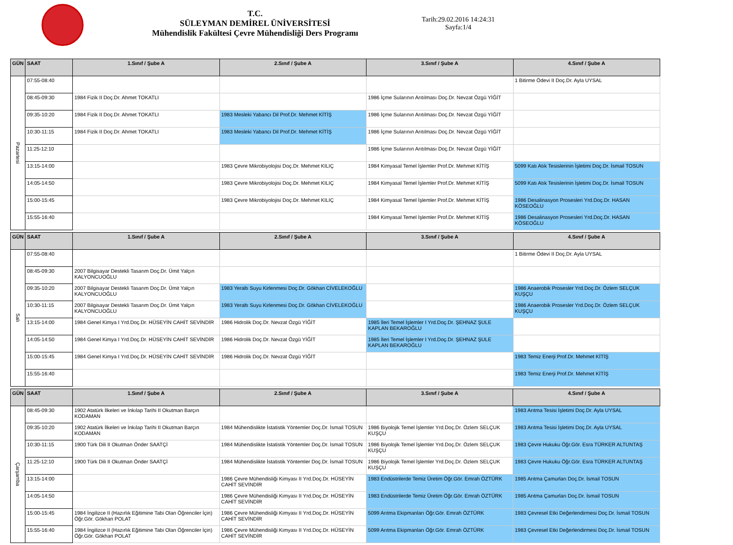T.C.
SÜLEYMAN DEMİREL ÜNİVERSİTESİ
Mühendislik Fakültesi Çevre Mühendisliği Ders Programı
Tarih:29.02.2016 14:24:31
Sayfa:1/4
| GÜN | SAAT | 1.Sınıf / Şube A | 2.Sınıf / Şube A | 3.Sınıf / Şube A | 4.Sınıf / Şube A |
| --- | --- | --- | --- | --- | --- |
| Pazartesi | 07:55-08:40 | | | | 1 Bitirme Ödevi II Doç.Dr. Ayla UYSAL |
| | 08:45-09:30 | 1984 Fizik II Doç.Dr. Ahmet TOKATLI | | 1986 İçme Sularının Arıtılması Doç.Dr. Nevzat Özgü YİĞİT | |
| | 09:35-10:20 | 1984 Fizik II Doç.Dr. Ahmet TOKATLI | 1983 Mesleki Yabancı Dil Prof.Dr. Mehmet KİTİŞ | 1986 İçme Sularının Arıtılması Doç.Dr. Nevzat Özgü YİĞİT | |
| | 10:30-11:15 | 1984 Fizik II Doç.Dr. Ahmet TOKATLI | 1983 Mesleki Yabancı Dil Prof.Dr. Mehmet KİTİŞ | 1986 İçme Sularının Arıtılması Doç.Dr. Nevzat Özgü YİĞİT | |
| | 11:25-12:10 | | | 1986 İçme Sularının Arıtılması Doç.Dr. Nevzat Özgü YİĞİT | |
| | 13:15-14:00 | | 1983 Çevre Mikrobiyolojisi Doç.Dr. Mehmet KILIÇ | 1984 Kimyasal Temel İşlemler Prof.Dr. Mehmet KİTİŞ | 5099 Katı Atık Tesislerinin İşletimi Doç.Dr. İsmail TOSUN |
| | 14:05-14:50 | | 1983 Çevre Mikrobiyolojisi Doç.Dr. Mehmet KILIÇ | 1984 Kimyasal Temel İşlemler Prof.Dr. Mehmet KİTİŞ | 5099 Katı Atık Tesislerinin İşletimi Doç.Dr. İsmail TOSUN |
| | 15:00-15:45 | | 1983 Çevre Mikrobiyolojisi Doç.Dr. Mehmet KILIÇ | 1984 Kimyasal Temel İşlemler Prof.Dr. Mehmet KİTİŞ | 1986 Desalinasyon Prosesleri Yrd.Doç.Dr. HASAN KÖSEOĞLU |
| | 15:55-16:40 | | | 1984 Kimyasal Temel İşlemler Prof.Dr. Mehmet KİTİŞ | 1986 Desalinasyon Prosesleri Yrd.Doç.Dr. HASAN KÖSEOĞLU |
| GÜN | SAAT | 1.Sınıf / Şube A | 2.Sınıf / Şube A | 3.Sınıf / Şube A | 4.Sınıf / Şube A |
| --- | --- | --- | --- | --- | --- |
| Salı | 07:55-08:40 | | | | 1 Bitirme Ödevi II Doç.Dr. Ayla UYSAL |
| | 08:45-09:30 | 2007 Bilgisayar Destekli Tasarım Doç.Dr. Ümit Yalçın KALYONCUOĞLU | | | |
| | 09:35-10:20 | 2007 Bilgisayar Destekli Tasarım Doç.Dr. Ümit Yalçın KALYONCUOĞLU | 1983 Yeraltı Suyu Kirlenmesi Doç.Dr. Gökhan CİVELEKOĞLU | | 1986 Anaerobik Prosesler Yrd.Doç.Dr. Özlem SELÇUK KUŞÇU |
| | 10:30-11:15 | 2007 Bilgisayar Destekli Tasarım Doç.Dr. Ümit Yalçın KALYONCUOĞLU | 1983 Yeraltı Suyu Kirlenmesi Doç.Dr. Gökhan CİVELEKOĞLU | | 1986 Anaerobik Prosesler Yrd.Doç.Dr. Özlem SELÇUK KUŞÇU |
| | 13:15-14:00 | 1984 Genel Kimya I Yrd.Doç.Dr. HÜSEYİN CAHİT SEVİNDİR | 1986 Hidrolik Doç.Dr. Nevzat Özgü YİĞİT | 1985 İleri Temel İşlemler I Yrd.Doç.Dr. ŞEHNAZ ŞULE KAPLAN BEKAROĞLU | |
| | 14:05-14:50 | 1984 Genel Kimya I Yrd.Doç.Dr. HÜSEYİN CAHİT SEVİNDİR | 1986 Hidrolik Doç.Dr. Nevzat Özgü YİĞİT | 1985 İleri Temel İşlemler I Yrd.Doç.Dr. ŞEHNAZ ŞULE KAPLAN BEKAROĞLU | |
| | 15:00-15:45 | 1984 Genel Kimya I Yrd.Doç.Dr. HÜSEYİN CAHİT SEVİNDİR | 1986 Hidrolik Doç.Dr. Nevzat Özgü YİĞİT | | 1983 Temiz Enerji Prof.Dr. Mehmet KİTİŞ |
| | 15:55-16:40 | | | | 1983 Temiz Enerji Prof.Dr. Mehmet KİTİŞ |
| GÜN | SAAT | 1.Sınıf / Şube A | 2.Sınıf / Şube A | 3.Sınıf / Şube A | 4.Sınıf / Şube A |
| --- | --- | --- | --- | --- | --- |
| Çarşamba | 08:45-09:30 | 1902 Atatürk İlkeleri ve İnkılap Tarihi II Okutman Barçın KODAMAN | | | 1983 Arıtma Tesisi İşletimi Doç.Dr. Ayla UYSAL |
| | 09:35-10:20 | 1902 Atatürk İlkeleri ve İnkılap Tarihi II Okutman Barçın KODAMAN | 1984 Mühendislikte İstatistik Yöntemler Doç.Dr. İsmail TOSUN | 1986 Biyolojik Temel İşlemler Yrd.Doç.Dr. Özlem SELÇUK KUŞÇU | 1983 Arıtma Tesisi İşletimi Doç.Dr. Ayla UYSAL |
| | 10:30-11:15 | 1900 Türk Dili II Okutman Önder SAATÇİ | 1984 Mühendislikte İstatistik Yöntemler Doç.Dr. İsmail TOSUN | 1986 Biyolojik Temel İşlemler Yrd.Doç.Dr. Özlem SELÇUK KUŞÇU | 1983 Çevre Hukuku Öğr.Gör. Esra TÜRKER ALTUNTAŞ |
| | 11:25-12:10 | 1900 Türk Dili II Okutman Önder SAATÇİ | 1984 Mühendislikte İstatistik Yöntemler Doç.Dr. İsmail TOSUN | 1986 Biyolojik Temel İşlemler Yrd.Doç.Dr. Özlem SELÇUK KUŞÇU | 1983 Çevre Hukuku Öğr.Gör. Esra TÜRKER ALTUNTAŞ |
| | 13:15-14:00 | | 1986 Çevre Mühendisliği Kimyası II Yrd.Doç.Dr. HÜSEYİN CAHİT SEVİNDİR | 1983 Endüstrilerde Temiz Üretim Öğr.Gör. Emrah ÖZTÜRK | 1985 Arıtma Çamurları Doç.Dr. İsmail TOSUN |
| | 14:05-14:50 | | 1986 Çevre Mühendisliği Kimyası II Yrd.Doç.Dr. HÜSEYİN CAHİT SEVİNDİR | 1983 Endüstrilerde Temiz Üretim Öğr.Gör. Emrah ÖZTÜRK | 1985 Arıtma Çamurları Doç.Dr. İsmail TOSUN |
| | 15:00-15:45 | 1984 İngilizce II (Hazırlık Eğitimine Tabi Olan Öğrenciler İçin) Öğr.Gör. Gökhan POLAT | 1986 Çevre Mühendisliği Kimyası II Yrd.Doç.Dr. HÜSEYİN CAHİT SEVİNDİR | 5099 Arıtma Ekipmanları Öğr.Gör. Emrah ÖZTÜRK | 1983 Çevresel Etki Değerlendirmesi Doç.Dr. İsmail TOSUN |
| | 15:55-16:40 | 1984 İngilizce II (Hazırlık Eğitimine Tabi Olan Öğrenciler İçin) Öğr.Gör. Gökhan POLAT | 1986 Çevre Mühendisliği Kimyası II Yrd.Doç.Dr. HÜSEYİN CAHİT SEVİNDİR | 5099 Arıtma Ekipmanları Öğr.Gör. Emrah ÖZTÜRK | 1983 Çevresel Etki Değerlendirmesi Doç.Dr. İsmail TOSUN |